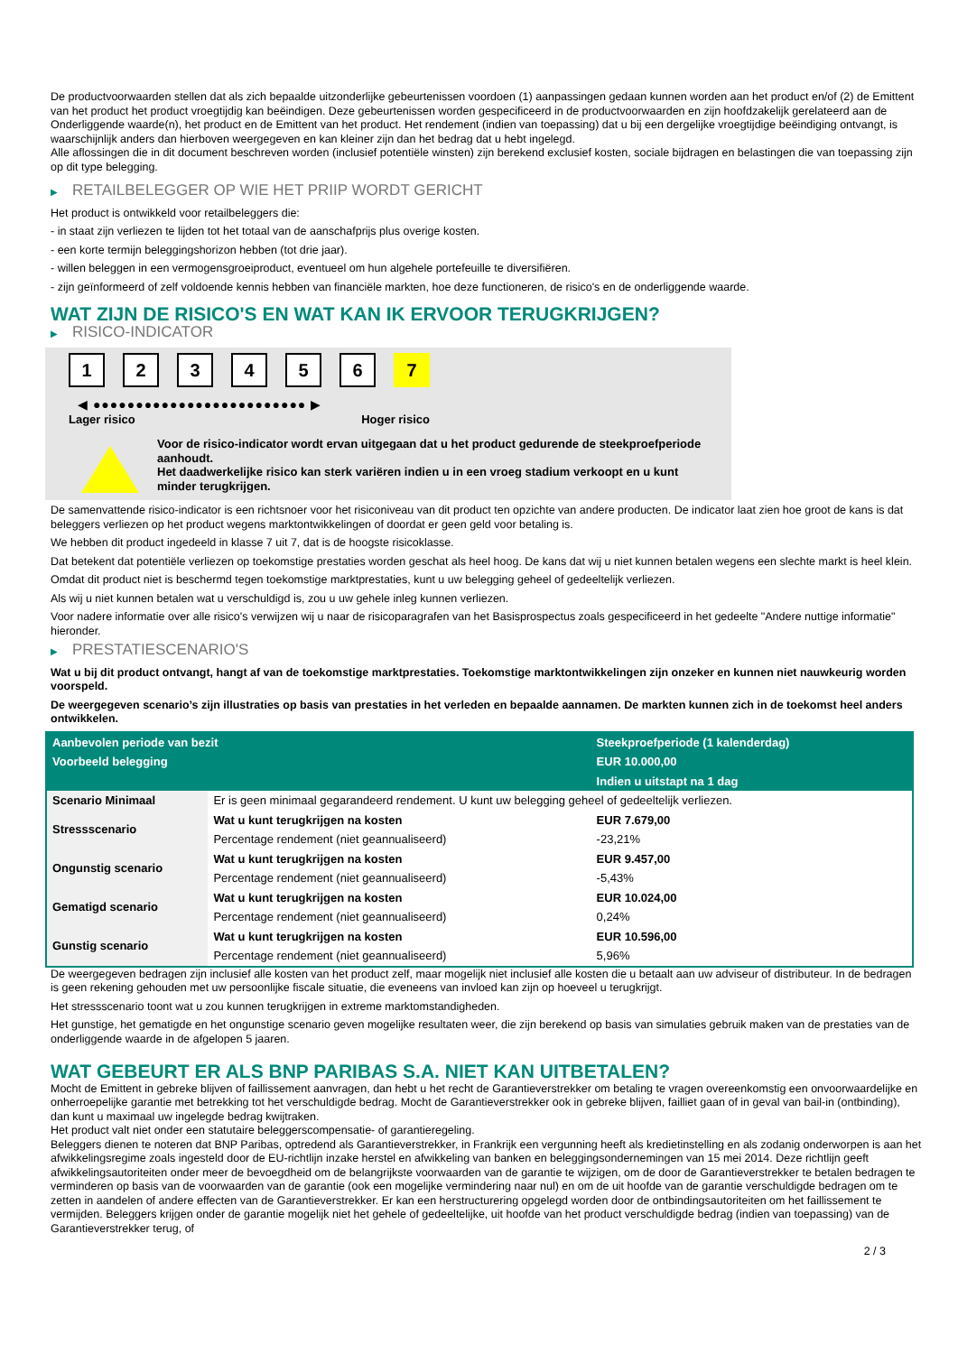De productvoorwaarden stellen dat als zich bepaalde uitzonderlijke gebeurtenissen voordoen (1) aanpassingen gedaan kunnen worden aan het product en/of (2) de Emittent van het product het product vroegtijdig kan beëindigen. Deze gebeurtenissen worden gespecificeerd in de productvoorwaarden en zijn hoofdzakelijk gerelateerd aan de Onderliggende waarde(n), het product en de Emittent van het product. Het rendement (indien van toepassing) dat u bij een dergelijke vroegtijdige beëindiging ontvangt, is waarschijnlijk anders dan hierboven weergegeven en kan kleiner zijn dan het bedrag dat u hebt ingelegd.
Alle aflossingen die in dit document beschreven worden (inclusief potentiële winsten) zijn berekend exclusief kosten, sociale bijdragen en belastingen die van toepassing zijn op dit type belegging.
▶ RETAILBELEGGER OP WIE HET PRIIP WORDT GERICHT
Het product is ontwikkeld voor retailbeleggers die:
- in staat zijn verliezen te lijden tot het totaal van de aanschafprijs plus overige kosten.
- een korte termijn beleggingshorizon hebben (tot drie jaar).
- willen beleggen in een vermogensgroeiproduct, eventueel om hun algehele portefeuille te diversifiëren.
- zijn geïnformeerd of zelf voldoende kennis hebben van financiële markten, hoe deze functioneren, de risico's en de onderliggende waarde.
WAT ZIJN DE RISICO'S EN WAT KAN IK ERVOOR TERUGKRIJGEN?
▶ RISICO-INDICATOR
1 2 3 4 5 6 7
◀ ●●●●●●●●●●●●●●●●●●●●●●●●● ▶
Lager risico Hoger risico
Voor de risico-indicator wordt ervan uitgegaan dat u het product gedurende de steekproefperiode aanhoudt.
Het daadwerkelijke risico kan sterk variëren indien u in een vroeg stadium verkoopt en u kunt minder terugkrijgen.
De samenvattende risico-indicator is een richtsnoer voor het risiconiveau van dit product ten opzichte van andere producten. De indicator laat zien hoe groot de kans is dat beleggers verliezen op het product wegens marktontwikkelingen of doordat er geen geld voor betaling is.
We hebben dit product ingedeeld in klasse 7 uit 7, dat is de hoogste risicoklasse.
Dat betekent dat potentiële verliezen op toekomstige prestaties worden geschat als heel hoog. De kans dat wij u niet kunnen betalen wegens een slechte markt is heel klein.
Omdat dit product niet is beschermd tegen toekomstige marktprestaties, kunt u uw belegging geheel of gedeeltelijk verliezen.
Als wij u niet kunnen betalen wat u verschuldigd is, zou u uw gehele inleg kunnen verliezen.
Voor nadere informatie over alle risico's verwijzen wij u naar de risicoparagrafen van het Basisprospectus zoals gespecificeerd in het gedeelte "Andere nuttige informatie" hieronder.
▶ PRESTATIESCENARIO'S
Wat u bij dit product ontvangt, hangt af van de toekomstige marktprestaties. Toekomstige marktontwikkelingen zijn onzeker en kunnen niet nauwkeurig worden voorspeld.
De weergegeven scenario’s zijn illustraties op basis van prestaties in het verleden en bepaalde aannamen. De markten kunnen zich in de toekomst heel anders ontwikkelen.
| Aanbevolen periode van bezit | | Steekproefperiode (1 kalenderdag) |
| --- | --- | --- |
| Voorbeeld belegging | | EUR 10.000,00 |
| | | Indien u uitstapt na 1 dag |
| Scenario Minimaal | Er is geen minimaal gegarandeerd rendement. U kunt uw belegging geheel of gedeeltelijk verliezen. | |
| Stressscenario | Wat u kunt terugkrijgen na kosten | EUR 7.679,00 |
| | Percentage rendement (niet geannualiseerd) | -23,21% |
| Ongunstig scenario | Wat u kunt terugkrijgen na kosten | EUR 9.457,00 |
| | Percentage rendement (niet geannualiseerd) | -5,43% |
| Gematigd scenario | Wat u kunt terugkrijgen na kosten | EUR 10.024,00 |
| | Percentage rendement (niet geannualiseerd) | 0,24% |
| Gunstig scenario | Wat u kunt terugkrijgen na kosten | EUR 10.596,00 |
| | Percentage rendement (niet geannualiseerd) | 5,96% |
De weergegeven bedragen zijn inclusief alle kosten van het product zelf, maar mogelijk niet inclusief alle kosten die u betaalt aan uw adviseur of distributeur. In de bedragen is geen rekening gehouden met uw persoonlijke fiscale situatie, die eveneens van invloed kan zijn op hoeveel u terugkrijgt.
Het stressscenario toont wat u zou kunnen terugkrijgen in extreme marktomstandigheden.
Het gunstige, het gematigde en het ongunstige scenario geven mogelijke resultaten weer, die zijn berekend op basis van simulaties gebruik maken van de prestaties van de onderliggende waarde in de afgelopen 5 jaaren.
WAT GEBEURT ER ALS BNP PARIBAS S.A. NIET KAN UITBETALEN?
Mocht de Emittent in gebreke blijven of faillissement aanvragen, dan hebt u het recht de Garantieverstrekker om betaling te vragen overeenkomstig een onvoorwaardelijke en onherroepelijke garantie met betrekking tot het verschuldigde bedrag. Mocht de Garantieverstrekker ook in gebreke blijven, failliet gaan of in geval van bail-in (ontbinding), dan kunt u maximaal uw ingelegde bedrag kwijtraken.
Het product valt niet onder een statutaire beleggerscompensatie- of garantieregeling.
Beleggers dienen te noteren dat BNP Paribas, optredend als Garantieverstrekker, in Frankrijk een vergunning heeft als kredietinstelling en als zodanig onderworpen is aan het afwikkelingsregime zoals ingesteld door de EU-richtlijn inzake herstel en afwikkeling van banken en beleggingsondernemingen van 15 mei 2014. Deze richtlijn geeft afwikkelingsautoriteiten onder meer de bevoegdheid om de belangrijkste voorwaarden van de garantie te wijzigen, om de door de Garantieverstrekker te betalen bedragen te verminderen op basis van de voorwaarden van de garantie (ook een mogelijke vermindering naar nul) en om de uit hoofde van de garantie verschuldigde bedragen om te zetten in aandelen of andere effecten van de Garantieverstrekker. Er kan een herstructurering opgelegd worden door de ontbindingsautoriteiten om het faillissement te vermijden. Beleggers krijgen onder de garantie mogelijk niet het gehele of gedeeltelijke, uit hoofde van het product verschuldigde bedrag (indien van toepassing) van de Garantieverstrekker terug, of
2 / 3